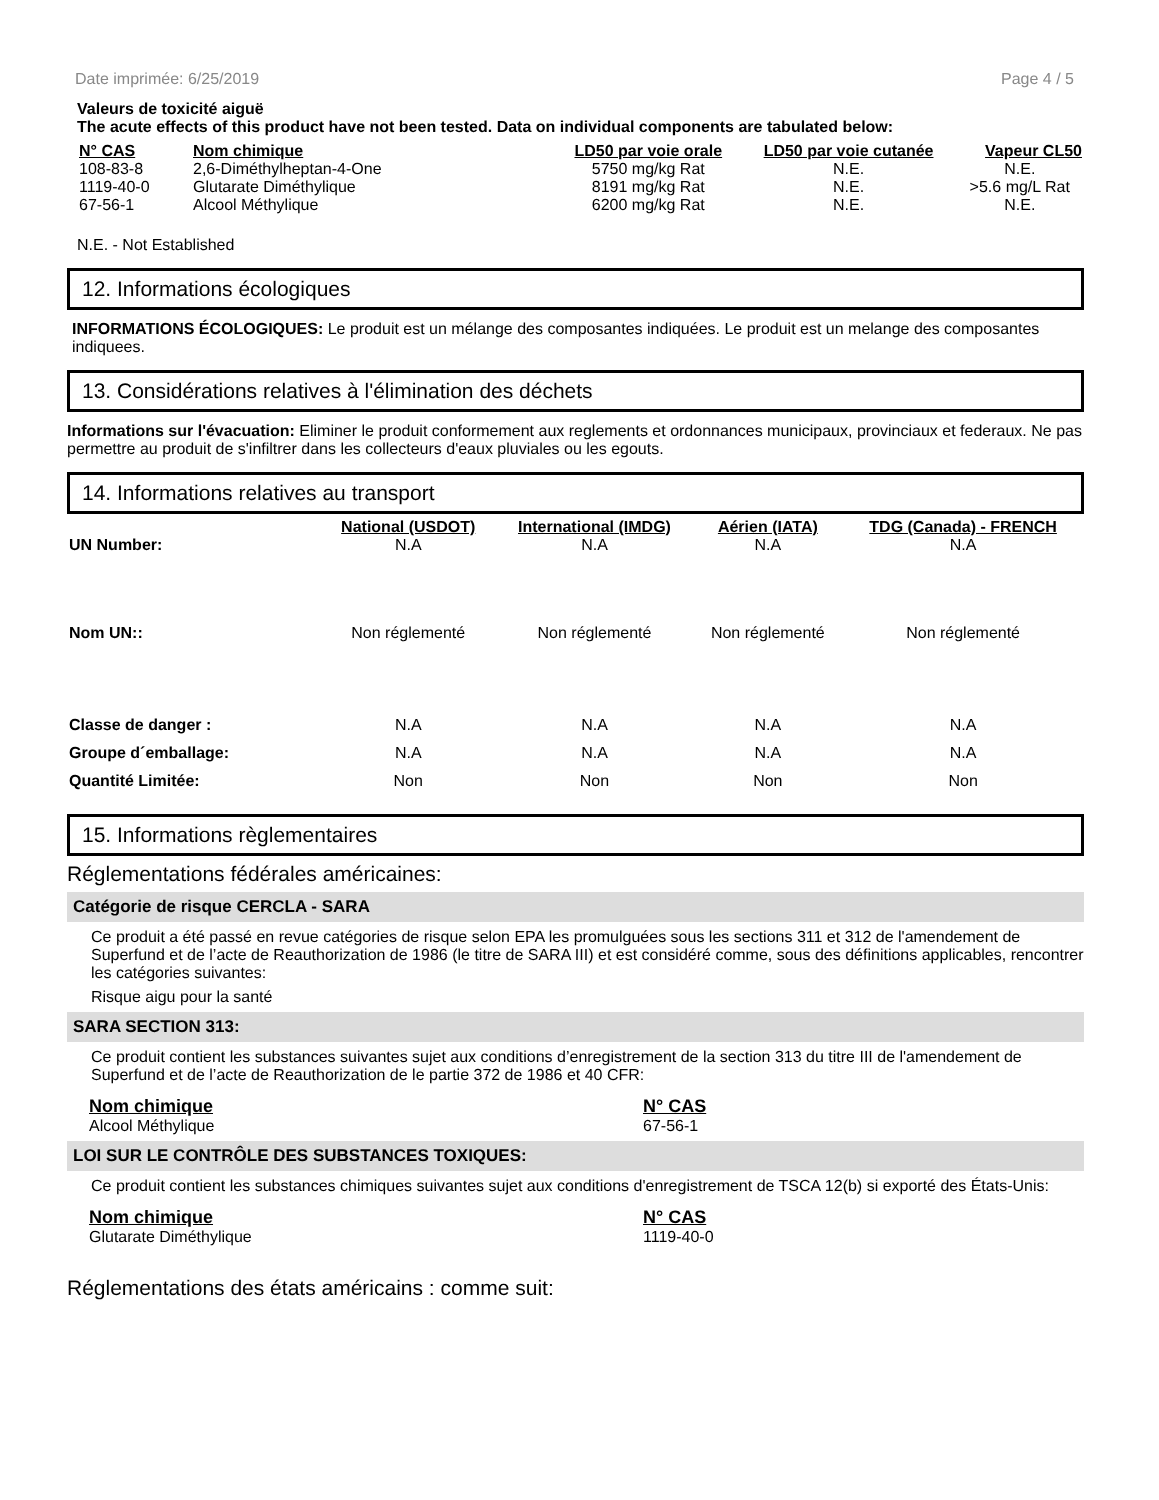Date imprimée: 6/25/2019 Page 4 / 5
Valeurs de toxicité aiguë
The acute effects of this product have not been tested. Data on individual components are tabulated below:
| N° CAS | Nom chimique | LD50 par voie orale | LD50 par voie cutanée | Vapeur CL50 |
| --- | --- | --- | --- | --- |
| 108-83-8 | 2,6-Diméthylheptan-4-One | 5750 mg/kg Rat | N.E. | N.E. |
| 1119-40-0 | Glutarate Diméthylique | 8191 mg/kg Rat | N.E. | >5.6 mg/L Rat |
| 67-56-1 | Alcool Méthylique | 6200 mg/kg Rat | N.E. | N.E. |
N.E. - Not Established
12. Informations écologiques
INFORMATIONS ÉCOLOGIQUES: Le produit est un mélange des composantes indiquées. Le produit est un melange des composantes indiquees.
13. Considérations relatives à l'élimination des déchets
Informations sur l'évacuation: Eliminer le produit conformement aux reglements et ordonnances municipaux, provinciaux et federaux. Ne pas permettre au produit de s'infiltrer dans les collecteurs d'eaux pluviales ou les egouts.
14. Informations relatives au transport
| | National (USDOT) | International (IMDG) | Aérien (IATA) | TDG (Canada) - FRENCH |
| --- | --- | --- | --- | --- |
| UN Number: | N.A | N.A | N.A | N.A |
| Nom UN:: | Non réglementé | Non réglementé | Non réglementé | Non réglementé |
| Classe de danger : | N.A | N.A | N.A | N.A |
| Groupe d´emballage: | N.A | N.A | N.A | N.A |
| Quantité Limitée: | Non | Non | Non | Non |
15. Informations règlementaires
Réglementations fédérales américaines:
Catégorie de risque CERCLA - SARA
Ce produit a été passé en revue catégories de risque selon EPA les promulguées sous les sections 311 et 312 de l'amendement de Superfund et de l’acte de Reauthorization de 1986 (le titre de SARA III) et est considéré comme, sous des définitions applicables, rencontrer les catégories suivantes:
Risque aigu pour la santé
SARA SECTION 313:
Ce produit contient les substances suivantes sujet aux conditions d’enregistrement de la section 313 du titre III de l'amendement de Superfund et de l’acte de Reauthorization de le partie 372 de 1986 et 40 CFR:
| Nom chimique | N° CAS |
| --- | --- |
| Alcool Méthylique | 67-56-1 |
LOI SUR LE CONTRÔLE DES SUBSTANCES TOXIQUES:
Ce produit contient les substances chimiques suivantes sujet aux conditions d'enregistrement de TSCA 12(b) si exporté des États-Unis:
| Nom chimique | N° CAS |
| --- | --- |
| Glutarate Diméthylique | 1119-40-0 |
Réglementations des états américains : comme suit: